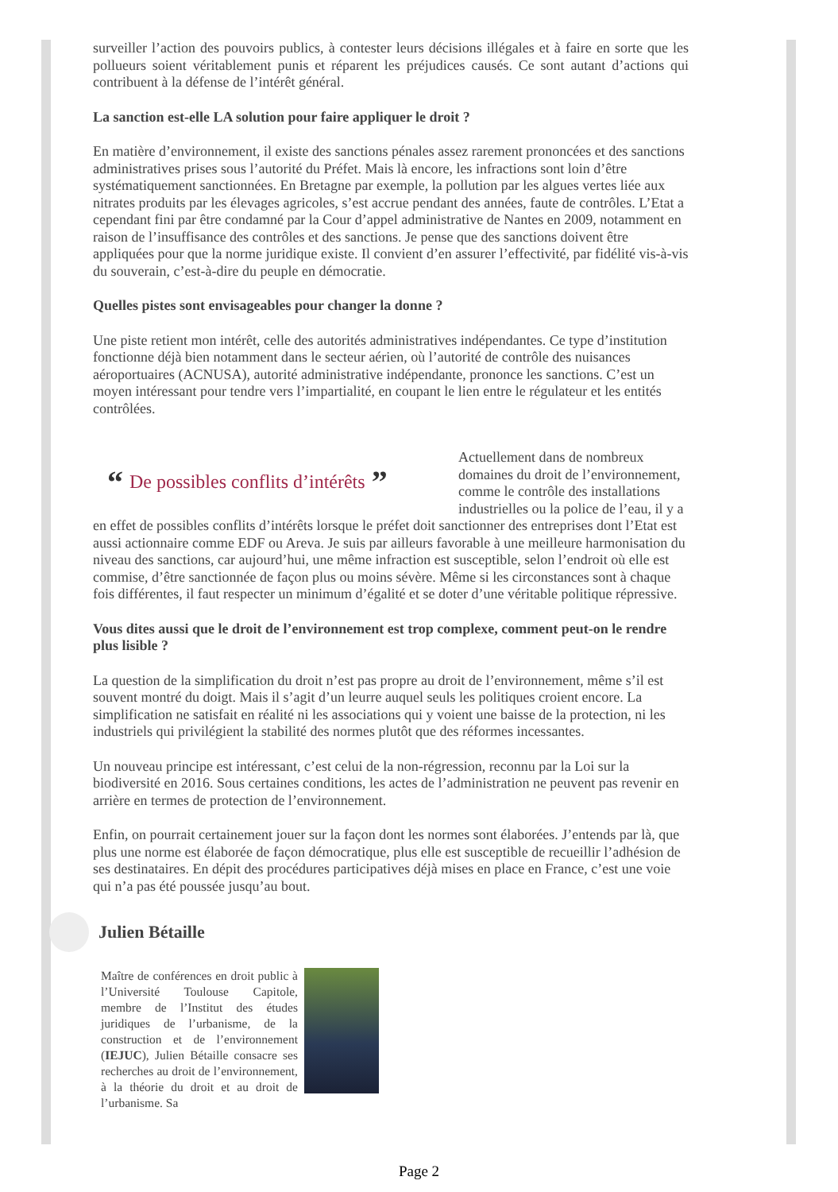surveiller l’action des pouvoirs publics, à contester leurs décisions illégales et à faire en sorte que les pollueurs soient véritablement punis et réparent les préjudices causés. Ce sont autant d’actions qui contribuent à la défense de l’intérêt général.
La sanction est-elle LA solution pour faire appliquer le droit ?
En matière d’environnement, il existe des sanctions pénales assez rarement prononcées et des sanctions administratives prises sous l’autorité du Préfet. Mais là encore, les infractions sont loin d’être systématiquement sanctionnées. En Bretagne par exemple, la pollution par les algues vertes liée aux nitrates produits par les élevages agricoles, s’est accrue pendant des années, faute de contrôles. L’Etat a cependant fini par être condamné par la Cour d’appel administrative de Nantes en 2009, notamment en raison de l’insuffisance des contrôles et des sanctions. Je pense que des sanctions doivent être appliquées pour que la norme juridique existe. Il convient d’en assurer l’effectivité, par fidélité vis-à-vis du souverain, c’est-à-dire du peuple en démocratie.
Quelles pistes sont envisageables pour changer la donne ?
Une piste retient mon intérêt, celle des autorités administratives indépendantes. Ce type d’institution fonctionne déjà bien notamment dans le secteur aérien, où l’autorité de contrôle des nuisances aéroportuaires (ACNUSA), autorité administrative indépendante, prononce les sanctions. C’est un moyen intéressant pour tendre vers l’impartialité, en coupant le lien entre le régulateur et les entités contrôlées.
“De possibles conflits d’intérêts”
Actuellement dans de nombreux domaines du droit de l’environnement, comme le contrôle des installations industrielles ou la police de l’eau, il y a en effet de possibles conflits d’intérêts lorsque le préfet doit sanctionner des entreprises dont l’Etat est aussi actionnaire comme EDF ou Areva. Je suis par ailleurs favorable à une meilleure harmonisation du niveau des sanctions, car aujourd’hui, une même infraction est susceptible, selon l’endroit où elle est commise, d’être sanctionnée de façon plus ou moins sévère. Même si les circonstances sont à chaque fois différentes, il faut respecter un minimum d’égalité et se doter d’une véritable politique répressive.
Vous dites aussi que le droit de l’environnement est trop complexe, comment peut-on le rendre plus lisible ?
La question de la simplification du droit n’est pas propre au droit de l’environnement, même s’il est souvent montré du doigt. Mais il s’agit d’un leurre auquel seuls les politiques croient encore. La simplification ne satisfait en réalité ni les associations qui y voient une baisse de la protection, ni les industriels qui privilégient la stabilité des normes plutôt que des réformes incessantes.
Un nouveau principe est intéressant, c’est celui de la non-régression, reconnu par la Loi sur la biodiversité en 2016. Sous certaines conditions, les actes de l’administration ne peuvent pas revenir en arrière en termes de protection de l’environnement.
Enfin, on pourrait certainement jouer sur la façon dont les normes sont élaborées. J’entends par là, que plus une norme est élaborée de façon démocratique, plus elle est susceptible de recueillir l’adhésion de ses destinataires. En dépit des procédures participatives déjà mises en place en France, c’est une voie qui n’a pas été poussée jusqu’au bout.
Julien Bétaille
Maître de conférences en droit public à l’Université Toulouse Capitole, membre de l’Institut des études juridiques de l’urbanisme, de la construction et de l’environnement (IEJUC), Julien Bétaille consacre ses recherches au droit de l’environnement, à la théorie du droit et au droit de l’urbanisme. Sa
Page 2